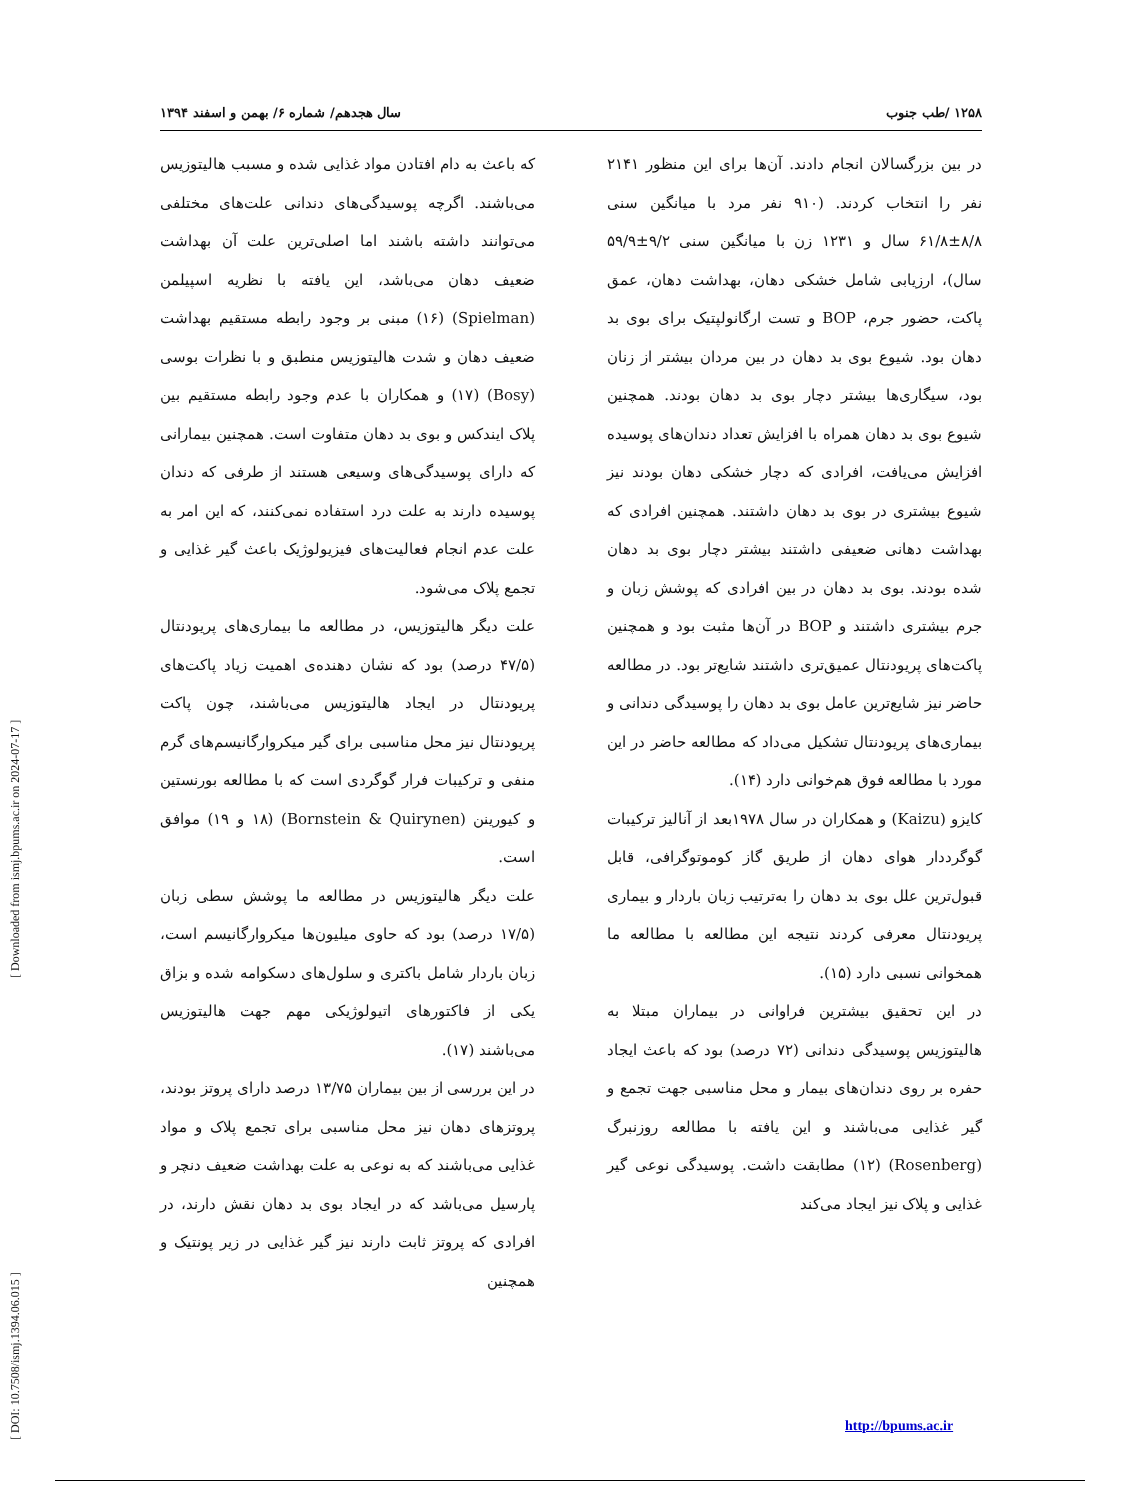[ DOI: 10.7508/ismj.1394.06.015 ] [ Downloaded from ismj.bpums.ac.ir on 2024-07-17 ]
۱۲۵۸ /طب جنوب سال هجدهم/ شماره ۶/ بهمن و اسفند ۱۳۹۴
در بین بزرگسالان انجام دادند. آن‌ها برای این منظور ۲۱۴۱ نفر را انتخاب کردند. (۹۱۰ نفر مرد با میانگین سنی ۸/۸±۶۱/۸ سال و ۱۲۳۱ زن با میانگین سنی ۹/۲±۵۹/۹ سال)، ارزیابی شامل خشکی دهان، بهداشت دهان، عمق پاکت، حضور جرم، BOP و تست ارگانولپتیک برای بوی بد دهان بود. شیوع بوی بد دهان در بین مردان بیشتر از زنان بود، سیگاری‌ها بیشتر دچار بوی بد دهان بودند. همچنین شیوع بوی بد دهان همراه با افزایش تعداد دندان‌های پوسیده افزایش می‌یافت، افرادی که دچار خشکی دهان بودند نیز شیوع بیشتری در بوی بد دهان داشتند. همچنین افرادی که بهداشت دهانی ضعیفی داشتند بیشتر دچار بوی بد دهان شده بودند. بوی بد دهان در بین افرادی که پوشش زبان و جرم بیشتری داشتند و BOP در آن‌ها مثبت بود و همچنین پاکت‌های پریودنتال عمیق‌تری داشتند شایع‌تر بود. در مطالعه حاضر نیز شایع‌ترین عامل بوی بد دهان را پوسیدگی دندانی و بیماری‌های پریودنتال تشکیل می‌داد که مطالعه حاضر در این مورد با مطالعه فوق هم‌خوانی دارد (۱۴).
کایزو (Kaizu) و همکاران در سال ۱۹۷۸بعد از آنالیز ترکیبات گوگرددار هوای دهان از طریق گاز کوموتوگرافی، قابل قبول‌ترین علل بوی بد دهان را به‌ترتیب زبان باردار و بیماری پریودنتال معرفی کردند نتیجه این مطالعه با مطالعه ما همخوانی نسبی دارد (۱۵).
در این تحقیق بیشترین فراوانی در بیماران مبتلا به هالیتوزیس پوسیدگی دندانی (۷۲ درصد) بود که باعث ایجاد حفره بر روی دندان‌های بیمار و محل مناسبی جهت تجمع و گیر غذایی می‌باشند و این یافته با مطالعه روزنبرگ (Rosenberg) (۱۲) مطابقت داشت. پوسیدگی نوعی گیر غذایی و پلاک نیز ایجاد می‌کند
که باعث به دام افتادن مواد غذایی شده و مسبب هالیتوزیس می‌باشند. اگرچه پوسیدگی‌های دندانی علت‌های مختلفی می‌توانند داشته باشند اما اصلی‌ترین علت آن بهداشت ضعیف دهان می‌باشد، این یافته با نظریه اسپیلمن (Spielman) (۱۶) مبنی بر وجود رابطه مستقیم بهداشت ضعیف دهان و شدت هالیتوزیس منطبق و با نظرات بوسی (Bosy) (۱۷) و همکاران با عدم وجود رابطه مستقیم بین پلاک ایندکس و بوی بد دهان متفاوت است. همچنین بیمارانی که دارای پوسیدگی‌های وسیعی هستند از طرفی که دندان پوسیده دارند به علت درد استفاده نمی‌کنند، که این امر به علت عدم انجام فعالیت‌های فیزیولوژیک باعث گیر غذایی و تجمع پلاک می‌شود.
علت دیگر هالیتوزیس، در مطالعه ما بیماری‌های پریودنتال (۴۷/۵ درصد) بود که نشان دهنده‌ی اهمیت زیاد پاکت‌های پریودنتال در ایجاد هالیتوزیس می‌باشند، چون پاکت پریودنتال نیز محل مناسبی برای گیر میکروارگانیسم‌های گرم منفی و ترکیبات فرار گوگردی است که با مطالعه بورنستین و کیورینن (Bornstein & Quirynen) (۱۸ و ۱۹) موافق است.
علت دیگر هالیتوزیس در مطالعه ما پوشش سطی زبان (۱۷/۵ درصد) بود که حاوی میلیون‌ها میکروارگانیسم است، زبان باردار شامل باکتری و سلول‌های دسکوامه شده و بزاق یکی از فاکتورهای اتیولوژیکی مهم جهت هالیتوزیس می‌باشند (۱۷).
در این بررسی از بین بیماران ۱۳/۷۵ درصد دارای پروتز بودند، پروتزهای دهان نیز محل مناسبی برای تجمع پلاک و مواد غذایی می‌باشند که به نوعی به علت بهداشت ضعیف دنچر و پارسیل می‌باشد که در ایجاد بوی بد دهان نقش دارند، در افرادی که پروتز ثابت دارند نیز گیر غذایی در زیر پونتیک و همچنین
http://bpums.ac.ir